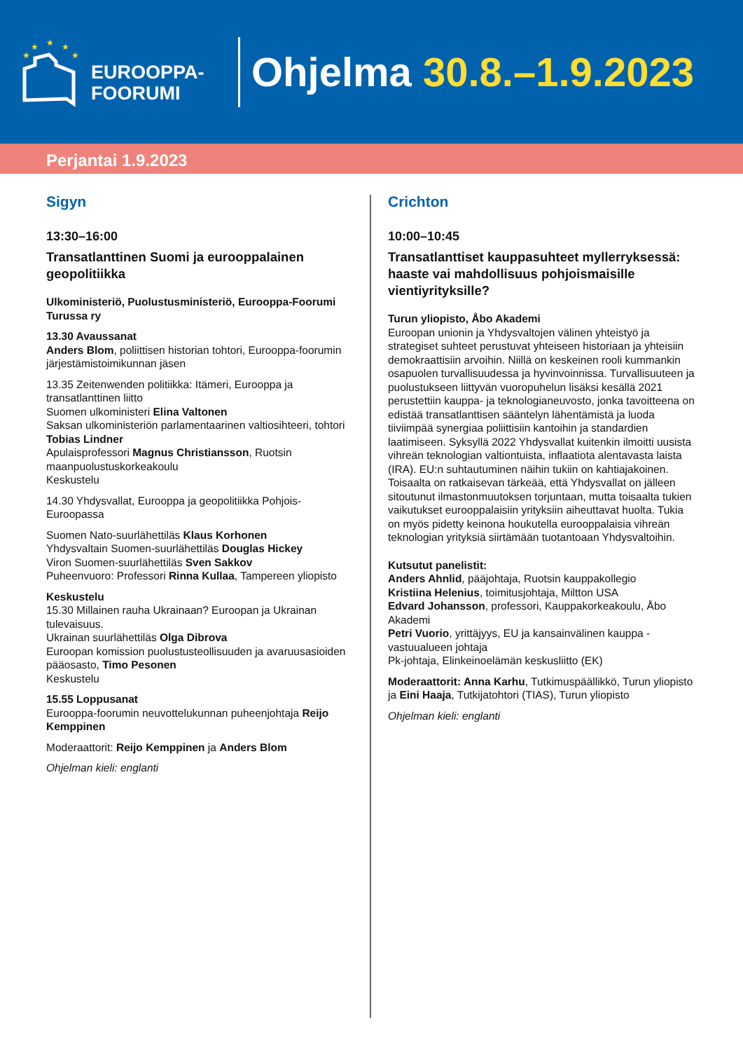★
★
★
★
★
EUROOPPA-
FOORUMI
Ohjelma 30.8.–1.9.2023
Perjantai 1.9.2023
Sigyn
13:30–16:00
Transatlanttinen Suomi ja eurooppalainen geopolitiikka
Ulkoministeriö, Puolustusministeriö, Eurooppa-Foorumi Turussa ry
13.30 Avaussanat
Anders Blom, poliittisen historian tohtori, Eurooppa-foorumin järjestämistoimikunnan jäsen
13.35 Zeitenwenden politiikka: Itämeri, Eurooppa ja transatlanttinen liitto
Suomen ulkoministeri Elina Valtonen
Saksan ulkoministeriön parlamentaarinen valtiosihteeri, tohtori Tobias Lindner
Apulaisprofessori Magnus Christiansson, Ruotsin maanpuolustuskorkeakoulu
Keskustelu
14.30 Yhdysvallat, Eurooppa ja geopolitiikka Pohjois-Euroopassa
Suomen Nato-suurlähettiläs Klaus Korhonen
Yhdysvaltain Suomen-suurlähettiläs Douglas Hickey
Viron Suomen-suurlähettiläs Sven Sakkov
Puheenvuoro: Professori Rinna Kullaa, Tampereen yliopisto
Keskustelu
15.30 Millainen rauha Ukrainaan? Euroopan ja Ukrainan tulevaisuus.
Ukrainan suurlähettiläs Olga Dibrova
Euroopan komission puolustusteollisuuden ja avaruusasioiden pääosasto, Timo Pesonen
Keskustelu
15.55 Loppusanat
Eurooppa-foorumin neuvottelukunnan puheenjohtaja Reijo Kemppinen
Moderaattorit: Reijo Kemppinen ja Anders Blom
Ohjelman kieli: englanti
Crichton
10:00–10:45
Transatlanttiset kauppasuhteet myllerryksessä: haaste vai mahdollisuus pohjoismaisille vientiyrityksille?
Turun yliopisto, Åbo Akademi
Euroopan unionin ja Yhdysvaltojen välinen yhteistyö ja strategiset suhteet perustuvat yhteiseen historiaan ja yhteisiin demokraattisiin arvoihin. Niillä on keskeinen rooli kummankin osapuolen turvallisuudessa ja hyvinvoinnissa. Turvallisuuteen ja puolustukseen liittyvän vuoropuhelun lisäksi kesällä 2021 perustettiin kauppa- ja teknologianeuvosto, jonka tavoitteena on edistää transatlanttisen sääntelyn lähentämistä ja luoda tiiviimpää synergiaa poliittisiin kantoihin ja standardien laatimiseen. Syksyllä 2022 Yhdysvallat kuitenkin ilmoitti uusista vihreän teknologian valtiontuista, inflaatiota alentavasta laista (IRA). EU:n suhtautuminen näihin tukiin on kahtiajakoinen. Toisaalta on ratkaisevan tärkeää, että Yhdysvallat on jälleen sitoutunut ilmastonmuutoksen torjuntaan, mutta toisaalta tukien vaikutukset eurooppalaisiin yrityksiin aiheuttavat huolta. Tukia on myös pidetty keinona houkutella eurooppalaisia vihreän teknologian yrityksiä siirtämään tuotantoaan Yhdysvaltoihin.
Kutsutut panelistit:
Anders Ahnlid, pääjohtaja, Ruotsin kauppakollegio
Kristiina Helenius, toimitusjohtaja, Miltton USA
Edvard Johansson, professori, Kauppakorkeakoulu, Åbo Akademi
Petri Vuorio, yrittäjyys, EU ja kansainvälinen kauppa -vastuualueen johtaja
Pk-johtaja, Elinkeinoelämän keskusliitto (EK)
Moderaattorit: Anna Karhu, Tutkimuspäällikkö, Turun yliopisto ja Eini Haaja, Tutkijatohtori (TIAS), Turun yliopisto
Ohjelman kieli: englanti